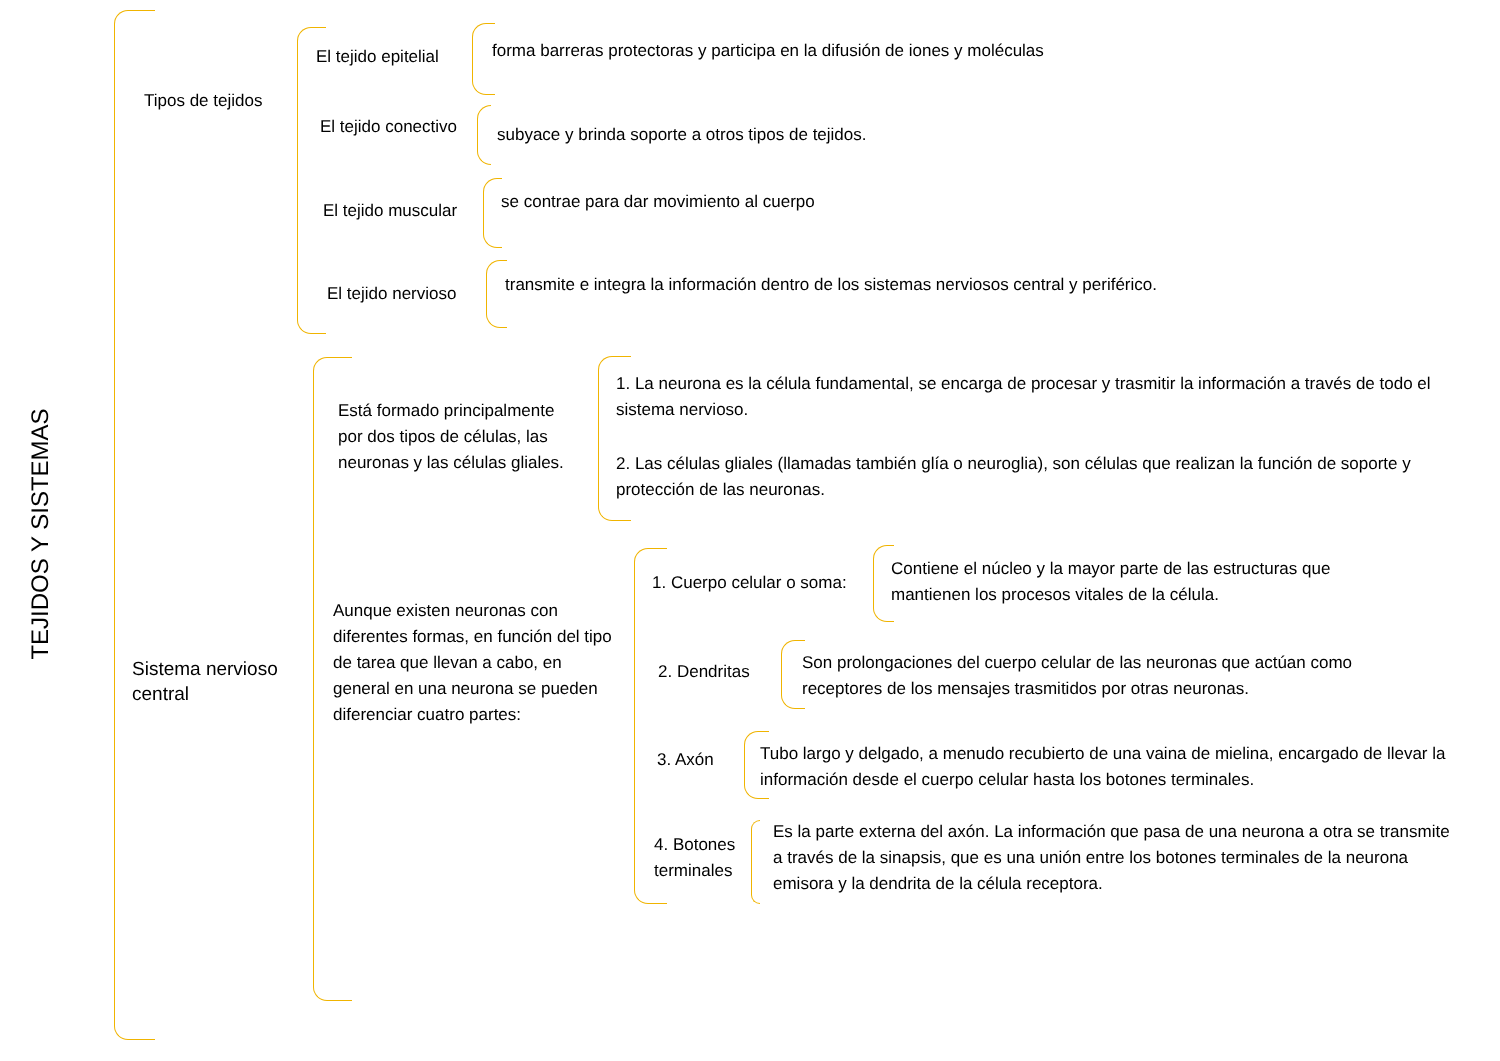TEJIDOS Y SISTEMAS
Tipos de tejidos
El tejido epitelial
forma barreras protectoras y participa en la difusión de iones y moléculas
El tejido conectivo
subyace y brinda soporte a otros tipos de tejidos.
El tejido muscular
se contrae para dar movimiento al cuerpo
El tejido nervioso
transmite e integra la información dentro de los sistemas nerviosos central y periférico.
Sistema nervioso
central
Está formado principalmente por dos tipos de células, las neuronas y las células gliales.
1. La neurona es la célula fundamental, se encarga de procesar y trasmitir la información a través de todo el sistema nervioso.
2. Las células gliales (llamadas también glía o neuroglia), son células que realizan la función de soporte y protección de las neuronas.
Aunque existen neuronas con diferentes formas, en función del tipo de tarea que llevan a cabo, en general en una neurona se pueden diferenciar cuatro partes:
1. Cuerpo celular o soma:
Contiene el núcleo y la mayor parte de las estructuras que mantienen los procesos vitales de la célula.
2. Dendritas
Son prolongaciones del cuerpo celular de las neuronas que actúan como receptores de los mensajes trasmitidos por otras neuronas.
3. Axón
Tubo largo y delgado, a menudo recubierto de una vaina de mielina, encargado de llevar la información desde el cuerpo celular hasta los botones terminales.
4. Botones
terminales
Es la parte externa del axón. La información que pasa de una neurona a otra se transmite a través de la sinapsis, que es una unión entre los botones terminales de la neurona emisora y la dendrita de la célula receptora.